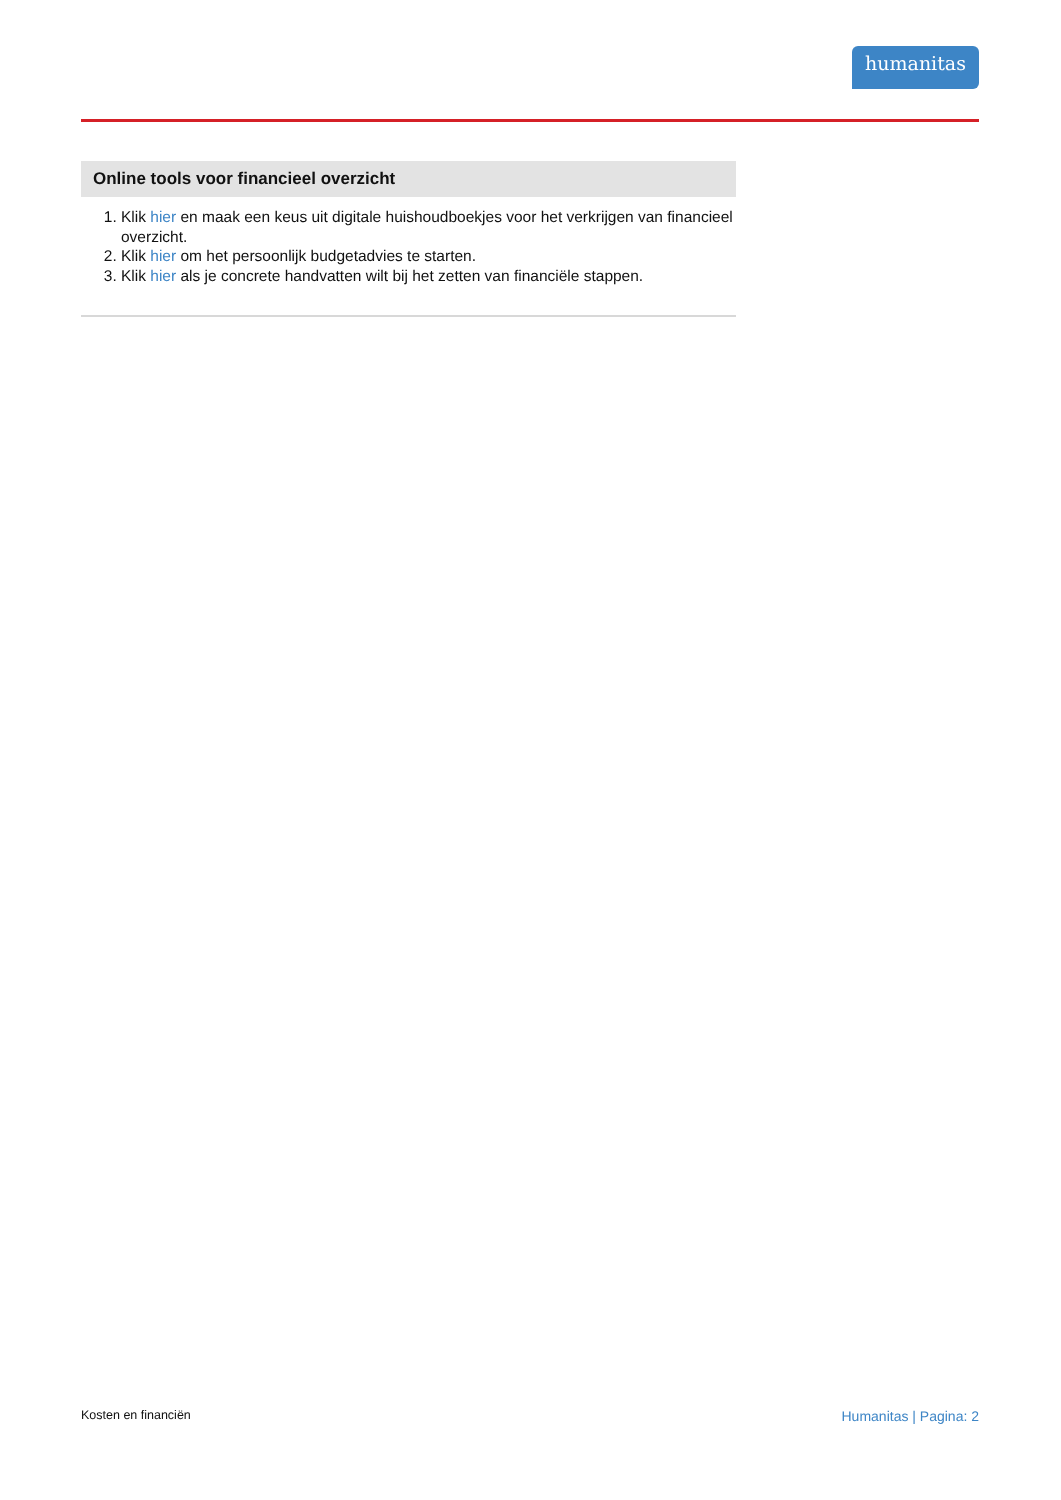humanitas
Online tools voor financieel overzicht
1. Klik hier en maak een keus uit digitale huishoudboekjes voor het verkrijgen van financieel overzicht.
2. Klik hier om het persoonlijk budgetadvies te starten.
3. Klik hier als je concrete handvatten wilt bij het zetten van financiële stappen.
Kosten en financiën Humanitas | Pagina: 2